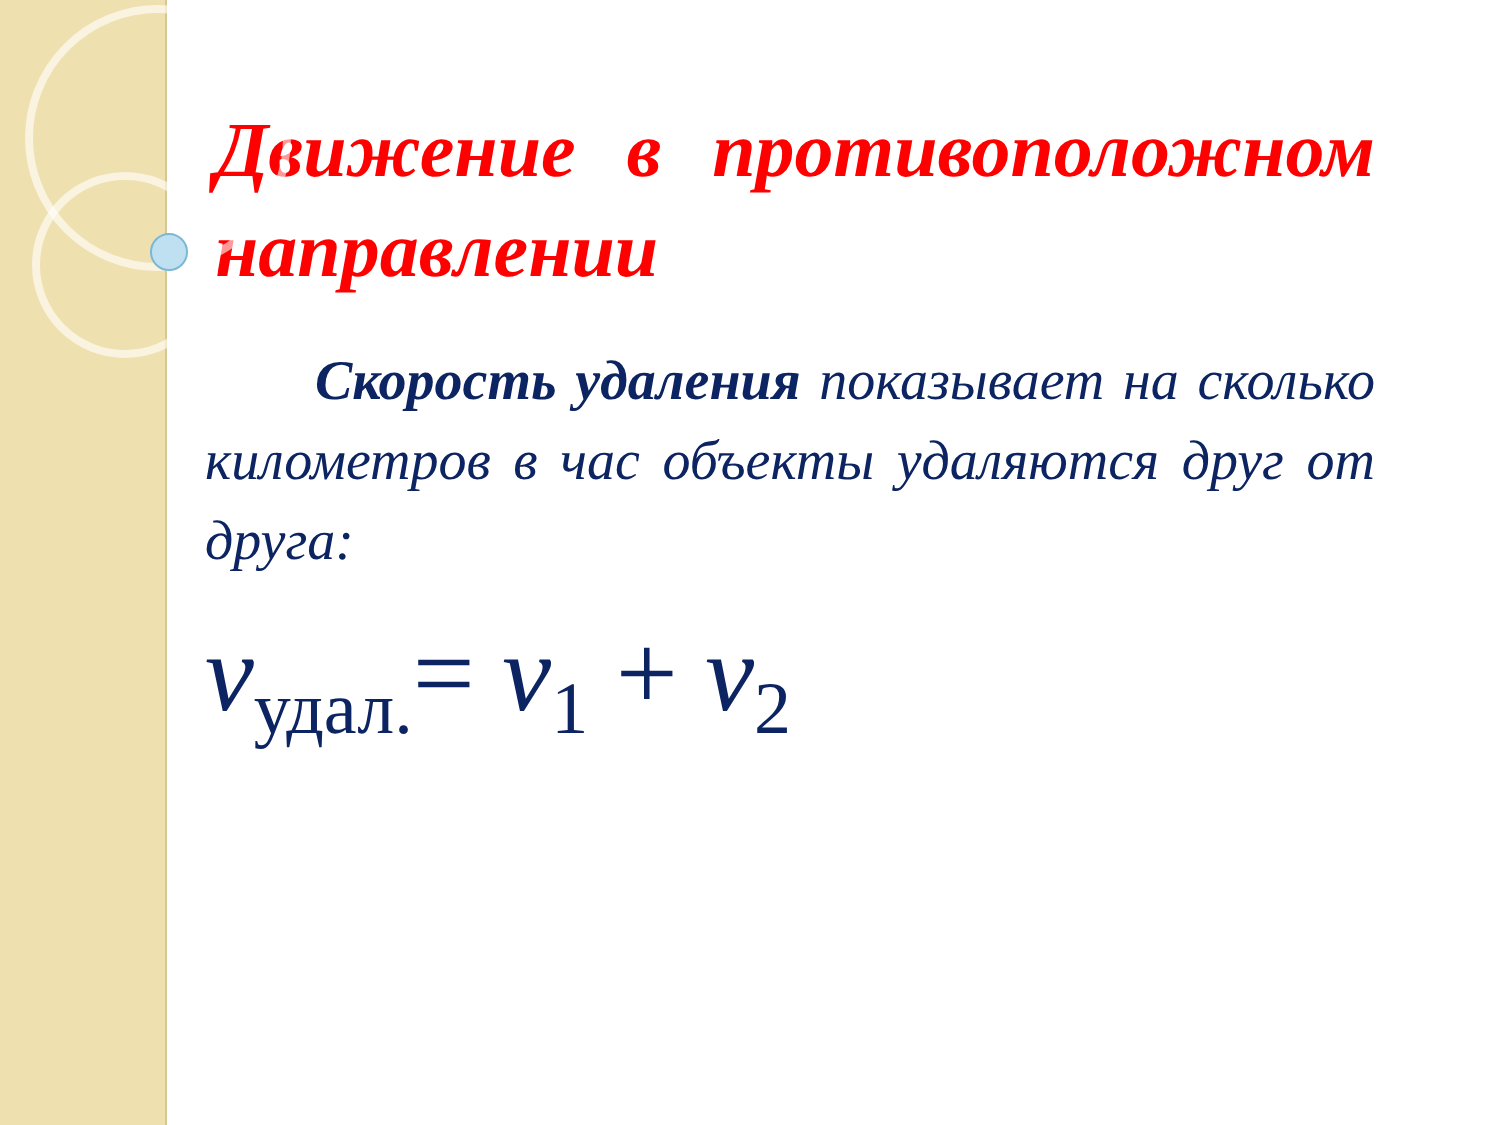Движение в противоположном направлении
Скорость удаления показывает на сколько километров в час объекты удаляются друг от друга:
v<sub>удал.</sub>= v<sub>1</sub> + v<sub>2</sub>